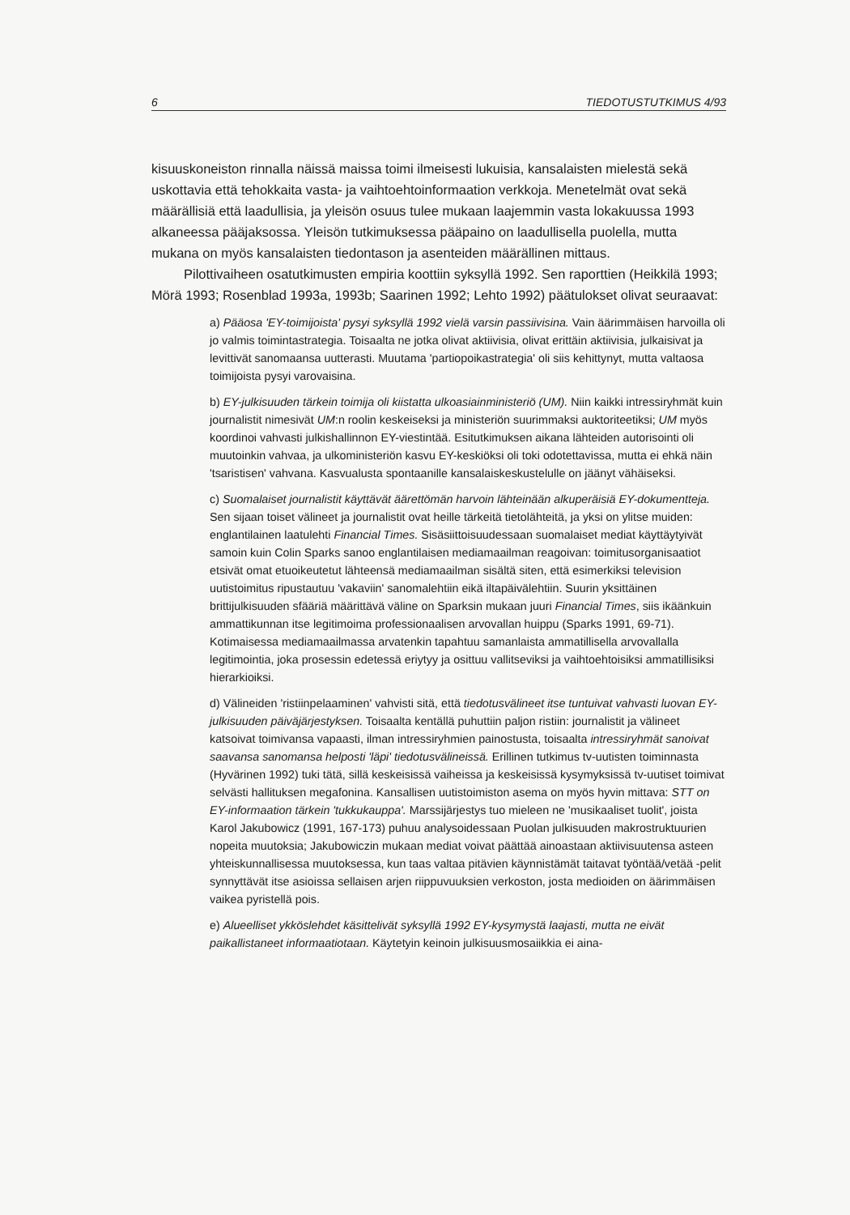6 TIEDOTUSTUTKIMUS 4/93
kisuuskoneiston rinnalla näissä maissa toimi ilmeisesti lukuisia, kansalaisten mielestä sekä uskottavia että tehokkaita vasta- ja vaihtoehtoinformaation verkkoja. Menetelmät ovat sekä määrällisiä että laadullisia, ja yleisön osuus tulee mukaan laajemmin vasta lokakuussa 1993 alkaneessa pääjaksossa. Yleisön tutkimuksessa pääpaino on laadullisella puolella, mutta mukana on myös kansalaisten tiedontason ja asenteiden määrällinen mittaus.
Pilottivaiheen osatutkimusten empiria koottiin syksyllä 1992. Sen raporttien (Heikkilä 1993; Mörä 1993; Rosenblad 1993a, 1993b; Saarinen 1992; Lehto 1992) päätulokset olivat seuraavat:
a) Pääosa 'EY-toimijoista' pysyi syksyllä 1992 vielä varsin passiivisina. Vain äärimmäisen harvoilla oli jo valmis toimintastrategia. Toisaalta ne jotka olivat aktiivisia, olivat erittäin aktiivisia, julkaisivat ja levittivät sanomaansa uutterasti. Muutama 'partiopoikastrategia' oli siis kehittynyt, mutta valtaosa toimijoista pysyi varovaisina.
b) EY-julkisuuden tärkein toimija oli kiistatta ulkoasiainministeriö (UM). Niin kaikki intressiryhmät kuin journalistit nimesivät UM:n roolin keskeiseksi ja ministeriön suurimmaksi auktoriteetiksi; UM myös koordinoi vahvasti julkishallinnon EY-viestintää. Esitutkimuksen aikana lähteiden autorisointi oli muutoinkin vahvaa, ja ulkoministeriön kasvu EY-keskiöksi oli toki odotettavissa, mutta ei ehkä näin 'tsaristisen' vahvana. Kasvualusta spontaanille kansalaiskeskustelulle on jäänyt vähäiseksi.
c) Suomalaiset journalistit käyttävät äärettömän harvoin lähteinään alkuperäisiä EY-dokumentteja. Sen sijaan toiset välineet ja journalistit ovat heille tärkeitä tietolähteitä, ja yksi on ylitse muiden: englantilainen laatulehti Financial Times. Sisäsiittoisuudessaan suomalaiset mediat käyttäytyivät samoin kuin Colin Sparks sanoo englantilaisen mediamaailman reagoivan: toimitusorganisaatiot etsivät omat etuoikeutetut lähteensä mediamaailman sisältä siten, että esimerkiksi television uutistoimitus ripustautuu 'vakaviin' sanomalehtiin eikä iltapäivälehtiin. Suurin yksittäinen brittijulkisuuden sfääriä määrittävä väline on Sparksin mukaan juuri Financial Times, siis ikäänkuin ammattikunnan itse legitimoima professionaalisen arvovallan huippu (Sparks 1991, 69-71). Kotimaisessa mediamaailmassa arvatenkin tapahtuu samanlaista ammatillisella arvovallalla legitimointia, joka prosessin edetessä eriytyy ja osittuu vallitseviksi ja vaihtoehtoisiksi ammatillisiksi hierarkioiksi.
d) Välineiden 'ristiinpelaaminen' vahvisti sitä, että tiedotusvälineet itse tuntuivat vahvasti luovan EY-julkisuuden päiväjärjestyksen. Toisaalta kentällä puhuttiin paljon ristiin: journalistit ja välineet katsoivat toimivansa vapaasti, ilman intressiryhmien painostusta, toisaalta intressiryhmät sanoivat saavansa sanomansa helposti 'läpi' tiedotusvälineissä. Erillinen tutkimus tv-uutisten toiminnasta (Hyvärinen 1992) tuki tätä, sillä keskeisissä vaiheissa ja keskeisissä kysymyksissä tv-uutiset toimivat selvästi hallituksen megafonina. Kansallisen uutistoimiston asema on myös hyvin mittava: STT on EY-informaation tärkein 'tukkukauppa'. Marssijärjestys tuo mieleen ne 'musikaaliset tuolit', joista Karol Jakubowicz (1991, 167-173) puhuu analysoidessaan Puolan julkisuuden makrostruktuurien nopeita muutoksia; Jakubowiczin mukaan mediat voivat päättää ainoastaan aktiivisuutensa asteen yhteiskunnallisessa muutoksessa, kun taas valtaa pitävien käynnistämät taitavat työntää/vetää -pelit synnyttävät itse asioissa sellaisen arjen riippuvuuksien verkoston, josta medioiden on äärimmäisen vaikea pyristellä pois.
e) Alueelliset ykköslehdet käsittelivät syksyllä 1992 EY-kysymystä laajasti, mutta ne eivät paikallistaneet informaatiotaan. Käytetyin keinoin julkisuusmosaiikkia ei aina-